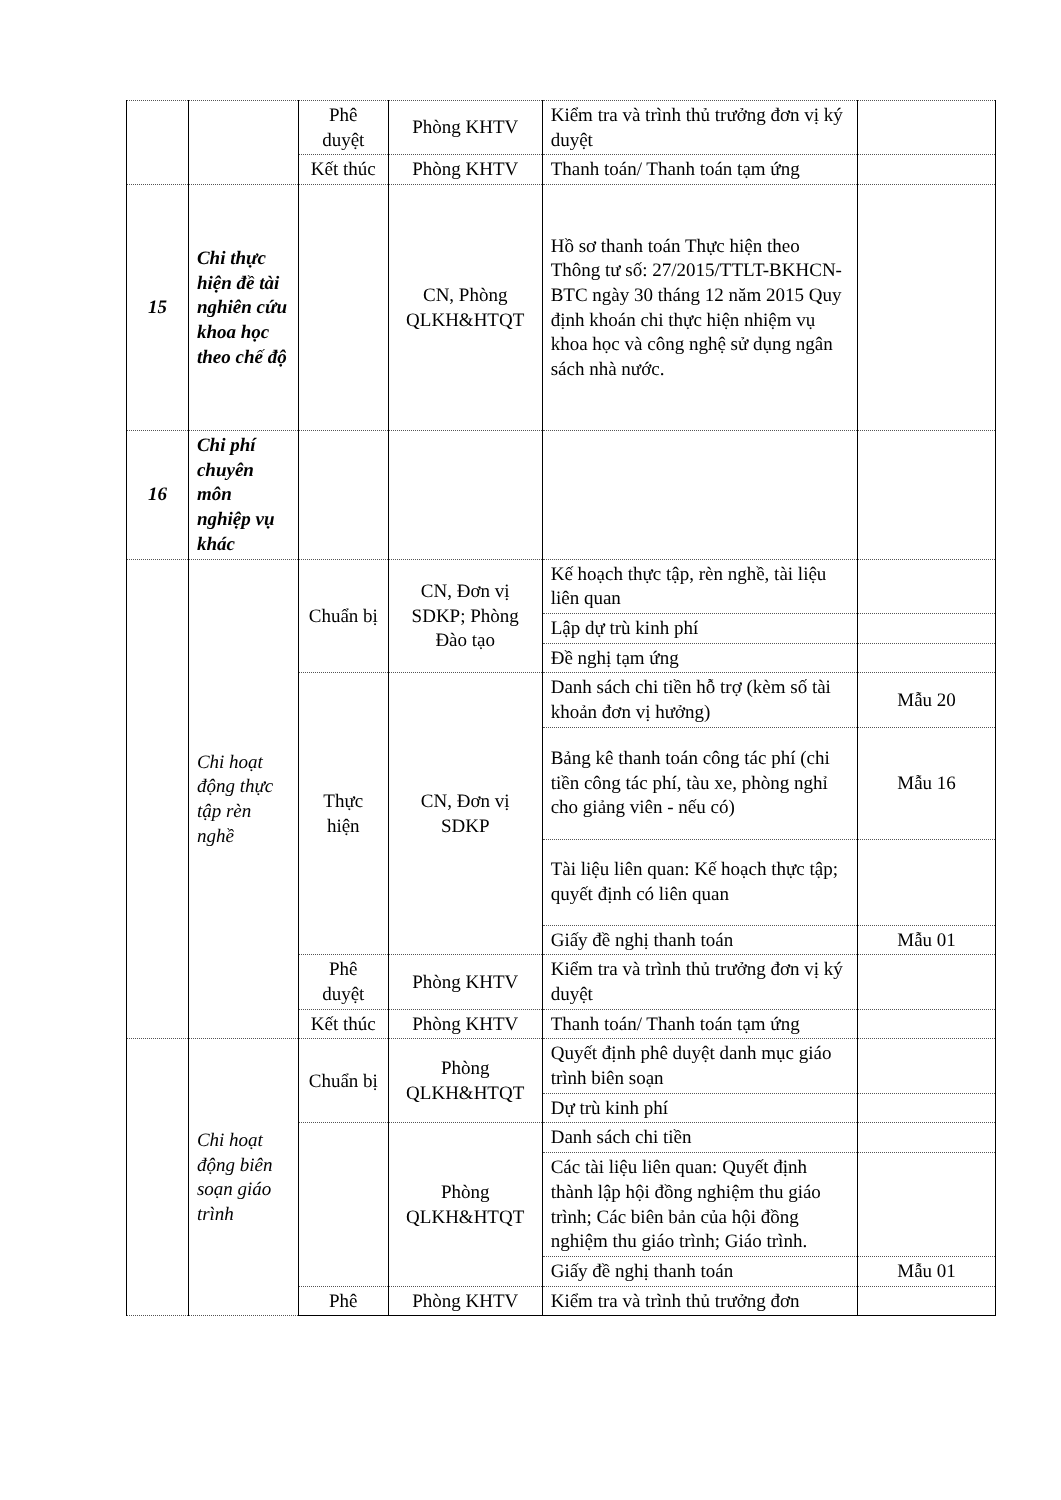| | | Phê duyệt | Phòng KHTV | Kiểm tra và trình thủ trưởng đơn vị ký duyệt | |
| | | Kết thúc | Phòng KHTV | Thanh toán/ Thanh toán tạm ứng | |
| 15 | Chi thực hiện đề tài nghiên cứu khoa học theo chế độ | | CN, Phòng QLKH&HTQT | Hồ sơ thanh toán Thực hiện theo Thông tư số: 27/2015/TTLT-BKHCN-BTC ngày 30 tháng 12 năm 2015 Quy định khoán chi thực hiện nhiệm vụ khoa học và công nghệ sử dụng ngân sách nhà nước. | |
| 16 | Chi phí chuyên môn nghiệp vụ khác | | | | |
| | Chi hoạt động thực tập rèn nghề | Chuẩn bị | CN, Đơn vị SDKP; Phòng Đào tạo | Kế hoạch thực tập, rèn nghề, tài liệu liên quan | |
| | | | | Lập dự trù kinh phí | |
| | | | | Đề nghị tạm ứng | |
| | | Thực hiện | CN, Đơn vị SDKP | Danh sách chi tiền hỗ trợ (kèm số tài khoản đơn vị hưởng) | Mẫu 20 |
| | | | | Bảng kê thanh toán công tác phí (chi tiền công tác phí, tàu xe, phòng nghỉ cho giảng viên - nếu có) | Mẫu 16 |
| | | | | Tài liệu liên quan: Kế hoạch thực tập; quyết định có liên quan | |
| | | | | Giấy đề nghị thanh toán | Mẫu 01 |
| | | Phê duyệt | Phòng KHTV | Kiểm tra và trình thủ trưởng đơn vị ký duyệt | |
| | | Kết thúc | Phòng KHTV | Thanh toán/ Thanh toán tạm ứng | |
| | Chi hoạt động biên soạn giáo trình | Chuẩn bị | Phòng QLKH&HTQT | Quyết định phê duyệt danh mục giáo trình biên soạn | |
| | | | | Dự trù kinh phí | |
| | | | Phòng QLKH&HTQT | Danh sách chi tiền | |
| | | | | Các tài liệu liên quan: Quyết định thành lập hội đồng nghiệm thu giáo trình; Các biên bản của hội đồng nghiệm thu giáo trình; Giáo trình. | |
| | | | | Giấy đề nghị thanh toán | Mẫu 01 |
| | | Phê | Phòng KHTV | Kiểm tra và trình thủ trưởng đơn | |